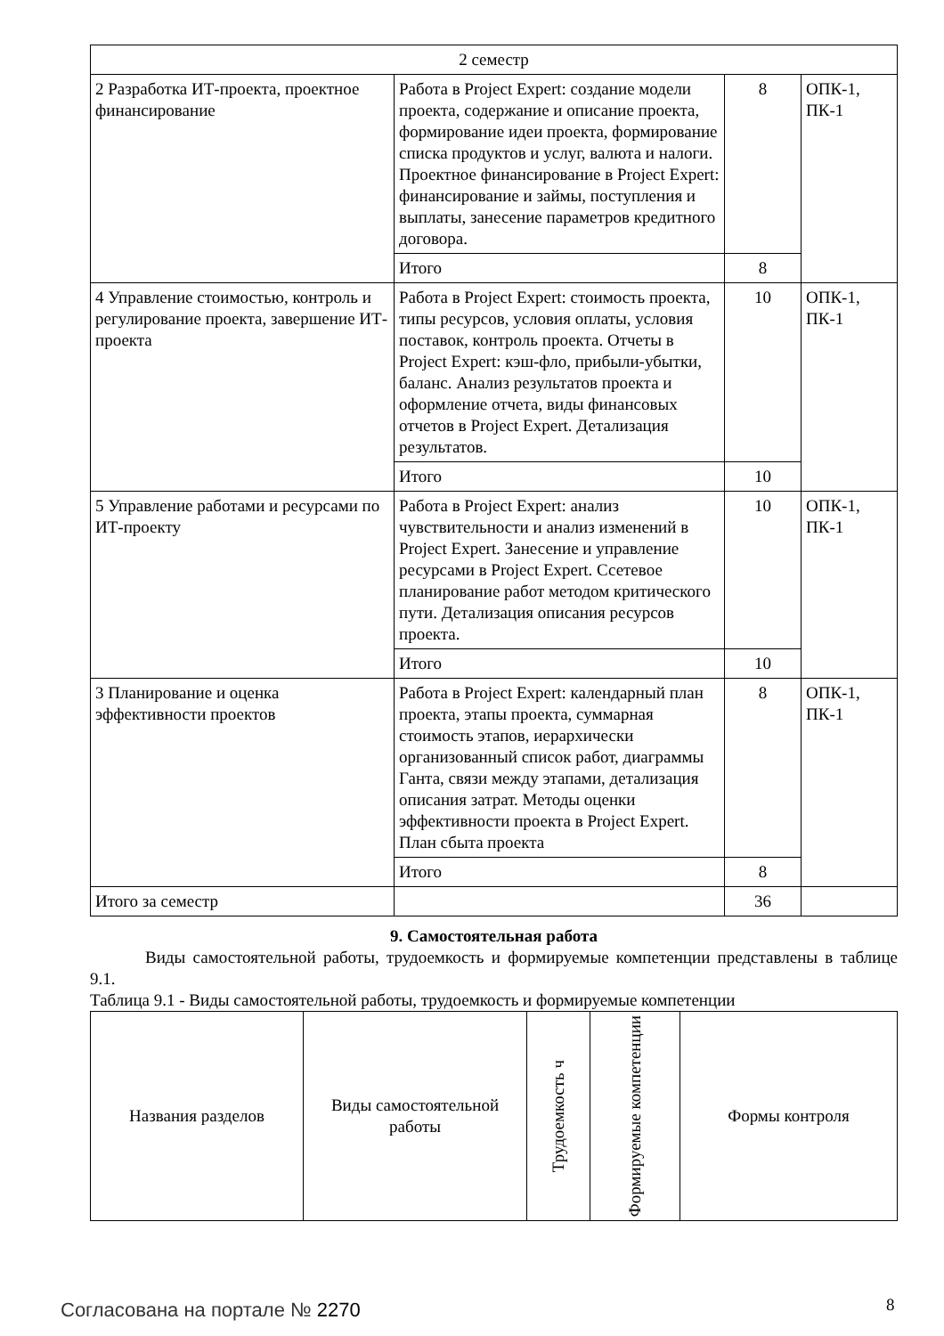| 2 семестр | | | |
| 2 Разработка ИТ-проекта, проектное финансирование | Работа в Project Expert: создание модели проекта, содержание и описание проекта, формирование идеи проекта, формирование списка продуктов и услуг, валюта и налоги. Проектное финансирование в Project Expert: финансирование и займы, поступления и выплаты, занесение параметров кредитного договора. | 8 | ОПК-1, ПК-1 |
| | Итого | 8 | |
| 4 Управление стоимостью, контроль и регулирование проекта, завершение ИТ-проекта | Работа в Project Expert: стоимость проекта, типы ресурсов, условия оплаты, условия поставок, контроль проекта. Отчеты в Project Expert: кэш-фло, прибыли-убытки, баланс. Анализ результатов проекта и оформление отчета, виды финансовых отчетов в Project Expert. Детализация результатов. | 10 | ОПК-1, ПК-1 |
| | Итого | 10 | |
| 5 Управление работами и ресурсами по ИТ-проекту | Работа в Project Expert: анализ чувствительности и анализ изменений в Project Expert. Занесение и управление ресурсами в Project Expert. Ссетевое планирование работ методом критического пути. Детализация описания ресурсов проекта. | 10 | ОПК-1, ПК-1 |
| | Итого | 10 | |
| 3 Планирование и оценка эффективности проектов | Работа в Project Expert: календарный план проекта, этапы проекта, суммарная стоимость этапов, иерархически организованный список работ, диаграммы Ганта, связи между этапами, детализация описания затрат. Методы оценки эффективности проекта в Project Expert. План сбыта проекта | 8 | ОПК-1, ПК-1 |
| | Итого | 8 | |
| Итого за семестр | | 36 | |
9. Самостоятельная работа
Виды самостоятельной работы, трудоемкость и формируемые компетенции представлены в таблице 9.1.
Таблица 9.1 - Виды самостоятельной работы, трудоемкость и формируемые компетенции
| Названия разделов | Виды самостоятельной работы | Трудоемкость ч | Формируемые компетенции | Формы контроля |
| --- | --- | --- | --- | --- |
Согласована на портале № 2270 8